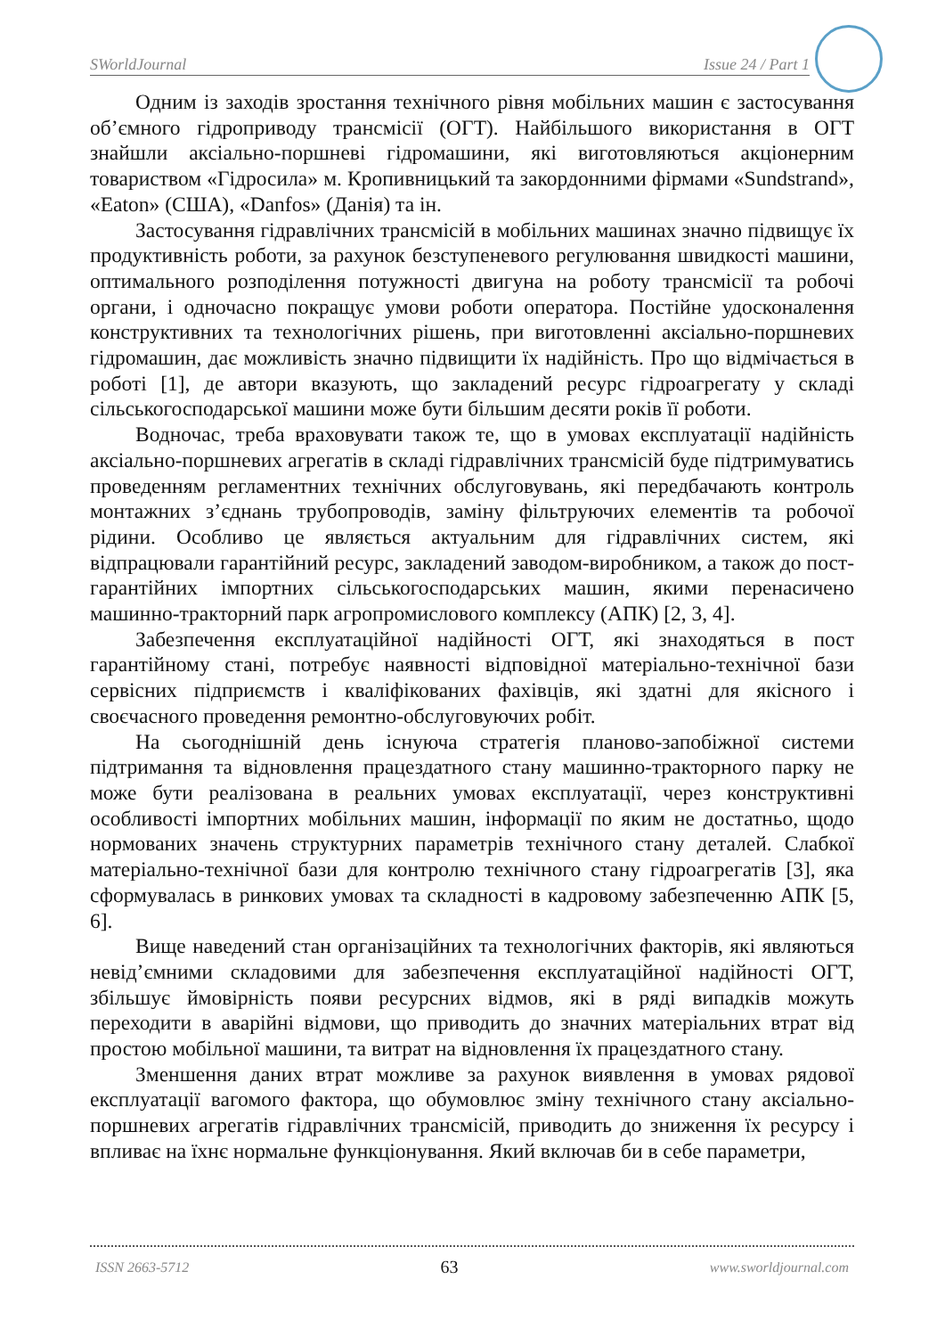SWorldJournal Issue 24 / Part 1
Одним із заходів зростання технічного рівня мобільних машин є застосування об’ємного гідроприводу трансмісії (ОГТ). Найбільшого використання в ОГТ знайшли аксіально-поршневі гідромашини, які виготовляються акціонерним товариством «Гідросила» м. Кропивницький та закордонними фірмами «Sundstrand», «Eaton» (США), «Danfos» (Данія) та ін.
Застосування гідравлічних трансмісій в мобільних машинах значно підвищує їх продуктивність роботи, за рахунок безступеневого регулювання швидкості машини, оптимального розподілення потужності двигуна на роботу трансмісії та робочі органи, і одночасно покращує умови роботи оператора. Постійне удосконалення конструктивних та технологічних рішень, при виготовленні аксіально-поршневих гідромашин, дає можливість значно підвищити їх надійність. Про що відмічається в роботі [1], де автори вказують, що закладений ресурс гідроагрегату у складі сільськогосподарської машини може бути більшим десяти років її роботи.
Водночас, треба враховувати також те, що в умовах експлуатації надійність аксіально-поршневих агрегатів в складі гідравлічних трансмісій буде підтримуватись проведенням регламентних технічних обслуговувань, які передбачають контроль монтажних з’єднань трубопроводів, заміну фільтруючих елементів та робочої рідини. Особливо це являється актуальним для гідравлічних систем, які відпрацювали гарантійний ресурс, закладений заводом-виробником, а також до пост-гарантійних імпортних сільськогосподарських машин, якими перенасичено машинно-тракторний парк агропромислового комплексу (АПК) [2, 3, 4].
Забезпечення експлуатаційної надійності ОГТ, які знаходяться в пост гарантійному стані, потребує наявності відповідної матеріально-технічної бази сервісних підприємств і кваліфікованих фахівців, які здатні для якісного і своєчасного проведення ремонтно-обслуговуючих робіт.
На сьогоднішній день існуюча стратегія планово-запобіжної системи підтримання та відновлення працездатного стану машинно-тракторного парку не може бути реалізована в реальних умовах експлуатації, через конструктивні особливості імпортних мобільних машин, інформації по яким не достатньо, щодо нормованих значень структурних параметрів технічного стану деталей. Слабкої матеріально-технічної бази для контролю технічного стану гідроагрегатів [3], яка сформувалась в ринкових умовах та складності в кадровому забезпеченню АПК [5, 6].
Вище наведений стан організаційних та технологічних факторів, які являються невід’ємними складовими для забезпечення експлуатаційної надійності ОГТ, збільшує ймовірність появи ресурсних відмов, які в ряді випадків можуть переходити в аварійні відмови, що приводить до значних матеріальних втрат від простою мобільної машини, та витрат на відновлення їх працездатного стану.
Зменшення даних втрат можливе за рахунок виявлення в умовах рядової експлуатації вагомого фактора, що обумовлює зміну технічного стану аксіально-поршневих агрегатів гідравлічних трансмісій, приводить до зниження їх ресурсу і впливає на їхнє нормальне функціонування. Який включав би в себе параметри,
ISSN 2663-5712 63 www.sworldjournal.com